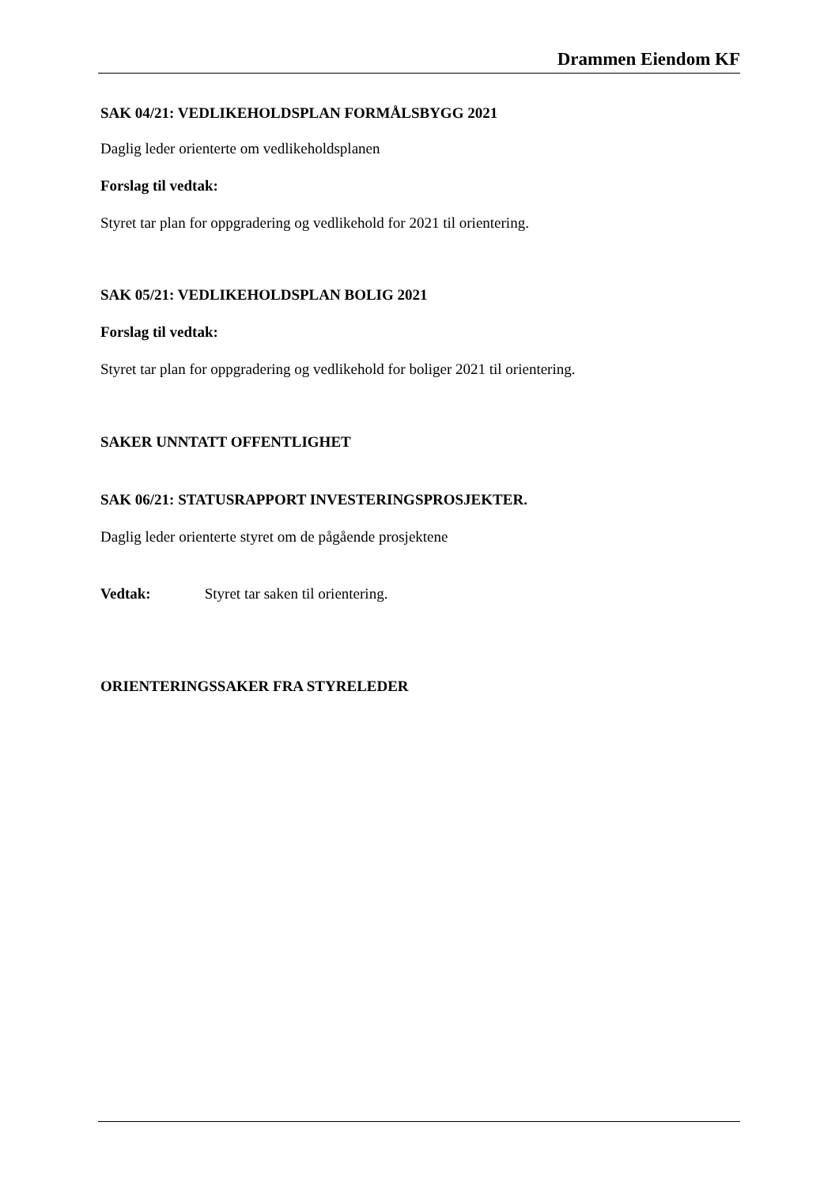Drammen Eiendom KF
SAK 04/21: VEDLIKEHOLDSPLAN FORMÅLSBYGG 2021
Daglig leder orienterte om vedlikeholdsplanen
Forslag til vedtak:
Styret tar plan for oppgradering og vedlikehold for 2021 til orientering.
SAK 05/21: VEDLIKEHOLDSPLAN BOLIG 2021
Forslag til vedtak:
Styret tar plan for oppgradering og vedlikehold for boliger 2021 til orientering.
SAKER UNNTATT OFFENTLIGHET
SAK 06/21: STATUSRAPPORT INVESTERINGSPROSJEKTER.
Daglig leder orienterte styret om de pågående prosjektene
Vedtak: Styret tar saken til orientering.
ORIENTERINGSSAKER FRA STYRELEDER